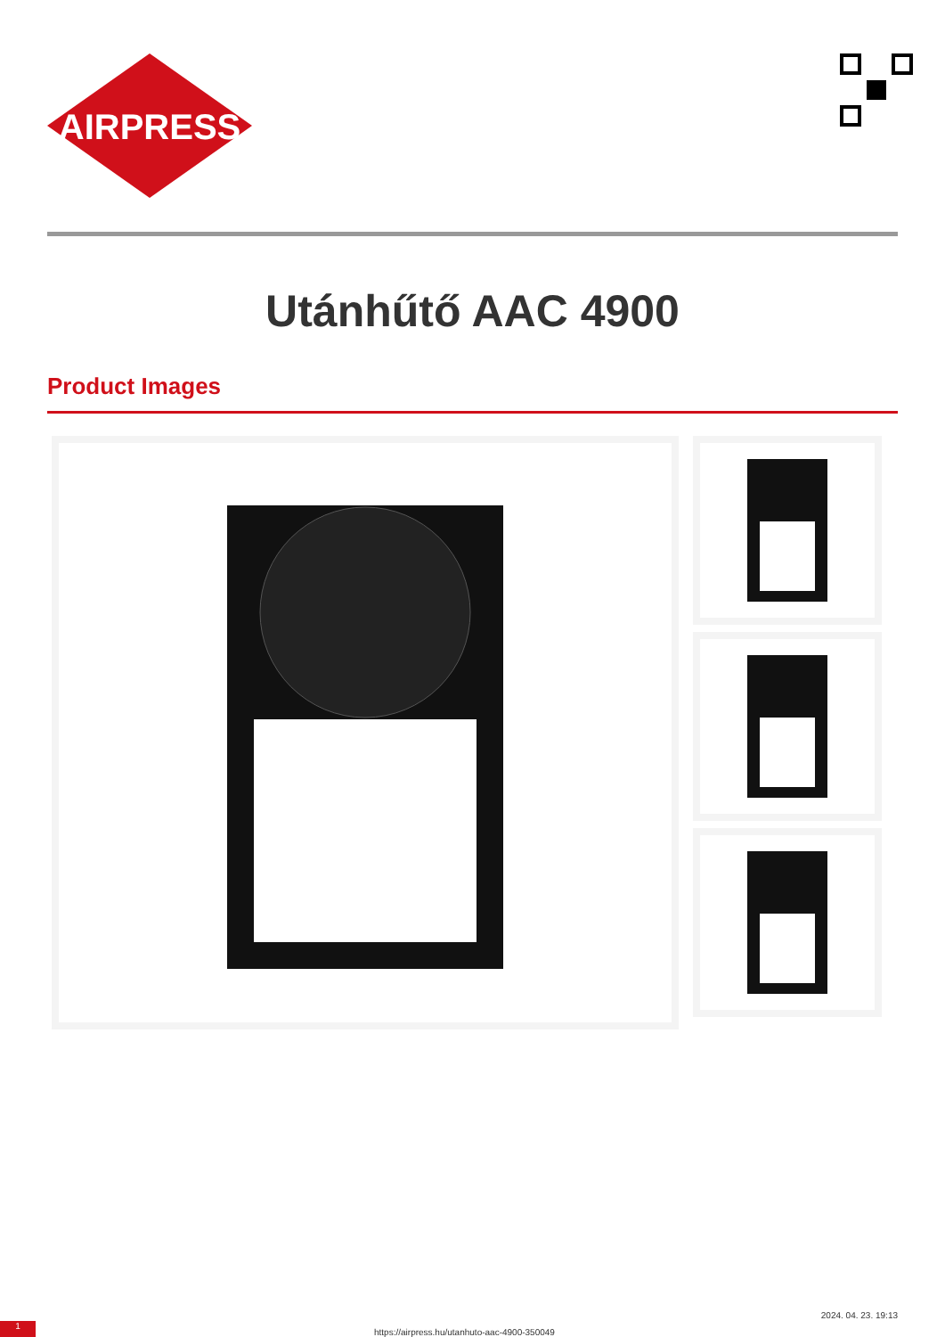AIRPRESS
Utánhűtő AAC 4900
Product Images
1 https://airpress.hu/utanhuto-aac-4900-350049
2024. 04. 23. 19:13